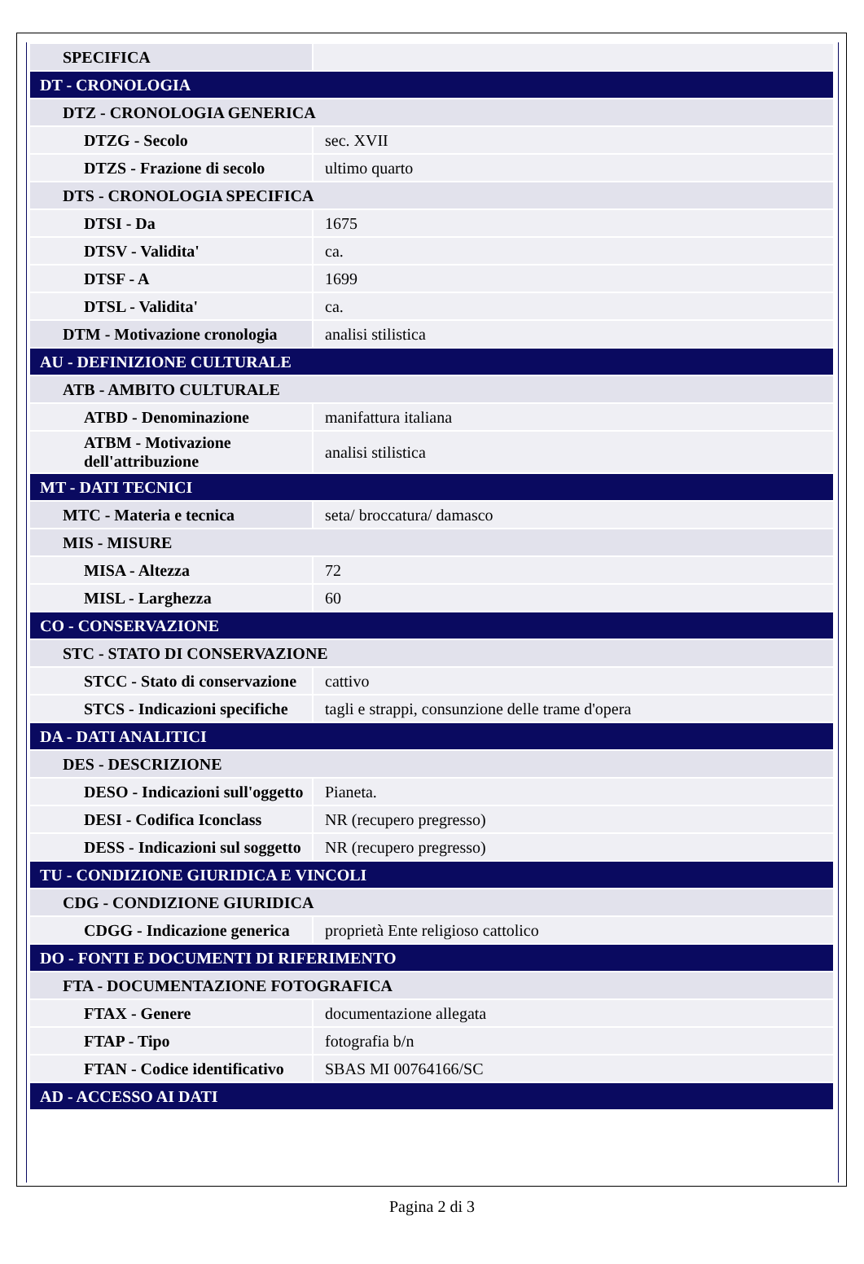| SPECIFICA | |
| DT - CRONOLOGIA | |
| DTZ - CRONOLOGIA GENERICA | |
| DTZG - Secolo | sec. XVII |
| DTZS - Frazione di secolo | ultimo quarto |
| DTS - CRONOLOGIA SPECIFICA | |
| DTSI - Da | 1675 |
| DTSV - Validita' | ca. |
| DTSF - A | 1699 |
| DTSL - Validita' | ca. |
| DTM - Motivazione cronologia | analisi stilistica |
| AU - DEFINIZIONE CULTURALE | |
| ATB - AMBITO CULTURALE | |
| ATBD - Denominazione | manifattura italiana |
| ATBM - Motivazione dell'attribuzione | analisi stilistica |
| MT - DATI TECNICI | |
| MTC - Materia e tecnica | seta/ broccatura/ damasco |
| MIS - MISURE | |
| MISA - Altezza | 72 |
| MISL - Larghezza | 60 |
| CO - CONSERVAZIONE | |
| STC - STATO DI CONSERVAZIONE | |
| STCC - Stato di conservazione | cattivo |
| STCS - Indicazioni specifiche | tagli e strappi, consunzione delle trame d'opera |
| DA - DATI ANALITICI | |
| DES - DESCRIZIONE | |
| DESO - Indicazioni sull'oggetto | Pianeta. |
| DESI - Codifica Iconclass | NR (recupero pregresso) |
| DESS - Indicazioni sul soggetto | NR (recupero pregresso) |
| TU - CONDIZIONE GIURIDICA E VINCOLI | |
| CDG - CONDIZIONE GIURIDICA | |
| CDGG - Indicazione generica | proprietà Ente religioso cattolico |
| DO - FONTI E DOCUMENTI DI RIFERIMENTO | |
| FTA - DOCUMENTAZIONE FOTOGRAFICA | |
| FTAX - Genere | documentazione allegata |
| FTAP - Tipo | fotografia b/n |
| FTAN - Codice identificativo | SBAS MI 00764166/SC |
| AD - ACCESSO AI DATI | |
Pagina 2 di 3